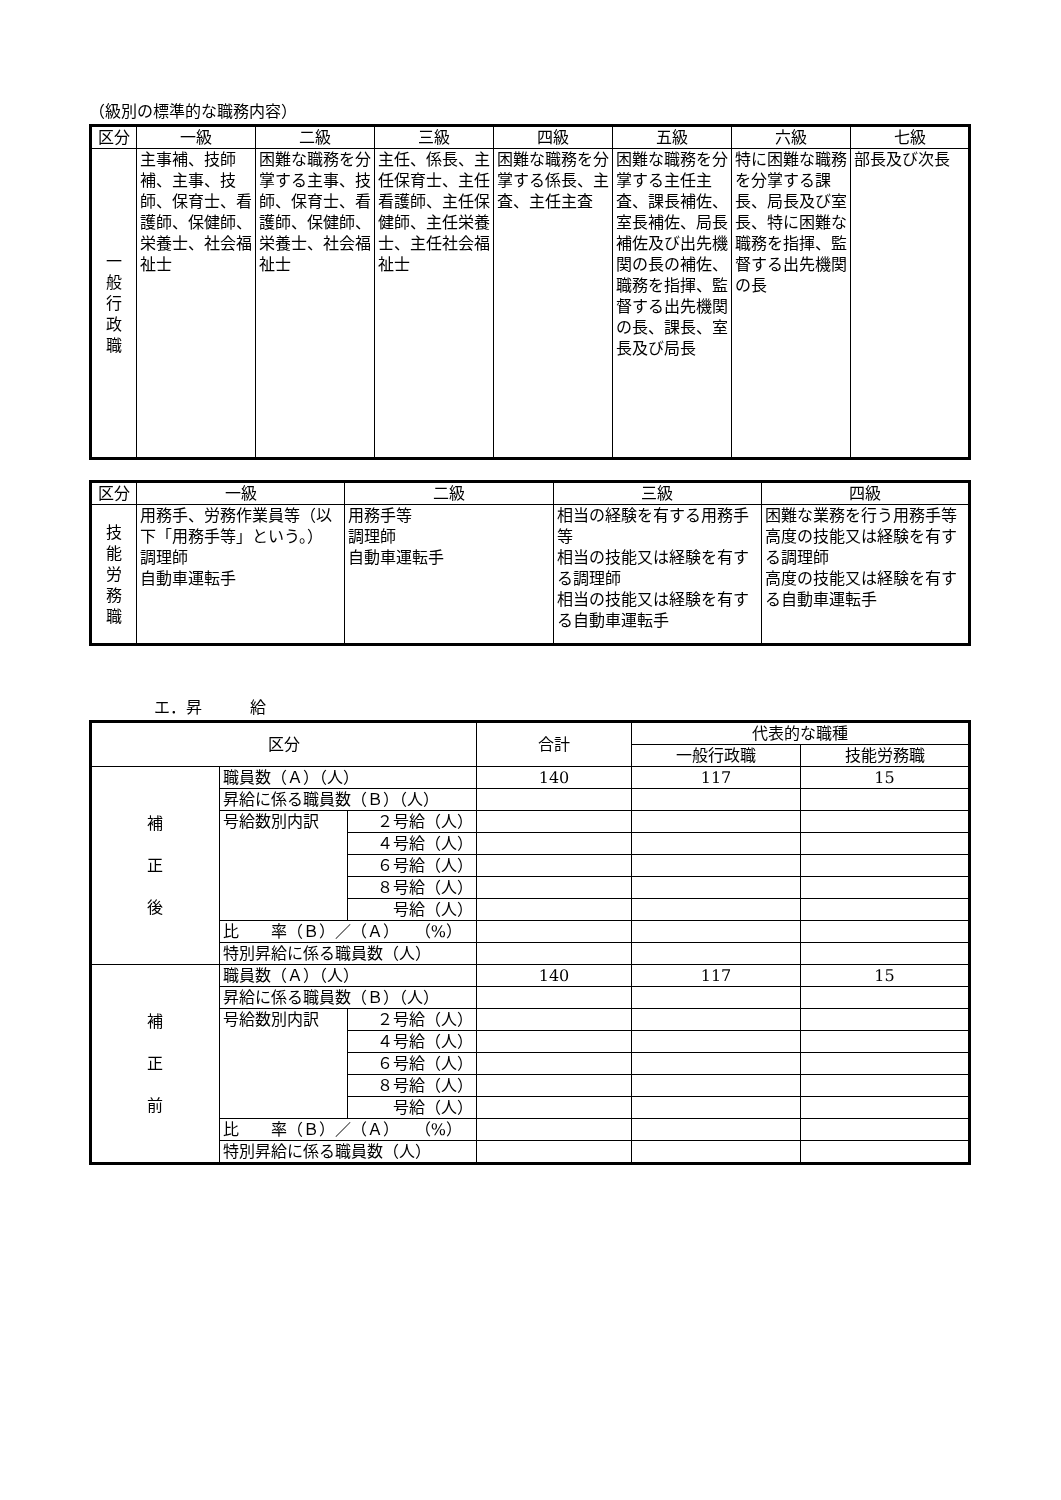（級別の標準的な職務内容）
| 区分 | 一級 | 二級 | 三級 | 四級 | 五級 | 六級 | 七級 |
| --- | --- | --- | --- | --- | --- | --- | --- |
| 一 般 行 政 職 | 主事補、技師補、主事、技師、保育士、看護師、保健師、栄養士、社会福祉士 | 困難な職務を分掌する主事、技師、保育士、看護師、保健師、栄養士、社会福祉士 | 主任、係長、主任保育士、主任看護師、主任保健師、主任栄養士、主任社会福祉士 | 困難な職務を分掌する係長、主査、主任主査 | 困難な職務を分掌する主任主査、課長補佐、室長補佐、局長補佐及び出先機関の長の補佐、職務を指揮、監督する出先機関の長、課長、室長及び局長 | 特に困難な職務を分掌する課長、局長及び室長、特に困難な職務を指揮、監督する出先機関の長 | 部長及び次長 |
| 区分 | 一級 | 二級 | 三級 | 四級 |
| --- | --- | --- | --- | --- |
| 技 能 労 務 職 | 用務手、労務作業員等（以下「用務手等」という。） 調理師 自動車運転手 | 用務手等 調理師 自動車運転手 | 相当の経験を有する用務手等 相当の技能又は経験を有する調理師 相当の技能又は経験を有する自動車運転手 | 困難な業務を行う用務手等 高度の技能又は経験を有する調理師 高度の技能又は経験を有する自動車運転手 |
エ．昇　　　給
| 区分 | | | 合計 | 代表的な職種 | |
| --- | --- | --- | --- | --- | --- |
| | | | | 一般行政職 | 技能労務職 |
| 補 正 後 | 職員数（Ａ）（人） | | 140 | 117 | 15 |
| | 昇給に係る職員数（Ｂ）（人） | | | | |
| | 号給数別内訳 | ２号給（人） | | | |
| | | ４号給（人） | | | |
| | | ６号給（人） | | | |
| | | ８号給（人） | | | |
| | | 号給（人） | | | |
| | 比 率（Ｂ）／（Ａ） （%） | | | | |
| | 特別昇給に係る職員数（人） | | | | |
| 補 正 前 | 職員数（Ａ）（人） | | 140 | 117 | 15 |
| | 昇給に係る職員数（Ｂ）（人） | | | | |
| | 号給数別内訳 | ２号給（人） | | | |
| | | ４号給（人） | | | |
| | | ６号給（人） | | | |
| | | ８号給（人） | | | |
| | | 号給（人） | | | |
| | 比 率（Ｂ）／（Ａ） （%） | | | | |
| | 特別昇給に係る職員数（人） | | | | |